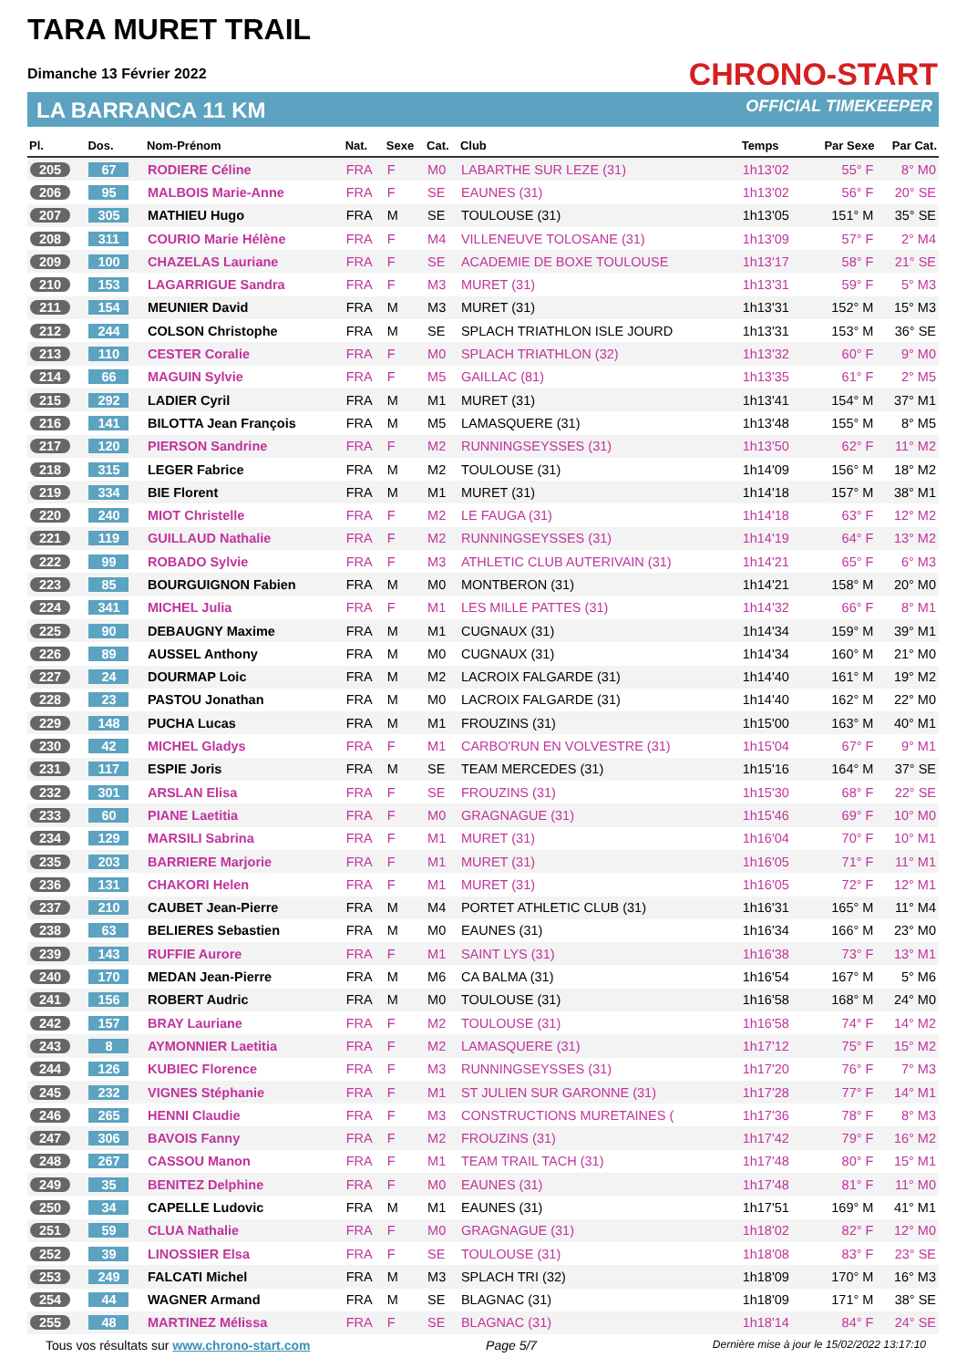TARA MURET TRAIL
Dimanche 13 Février 2022
LA BARRANCA 11 KM
CHRONO-START
OFFICIAL TIMEKEEPER
| Pl. | Dos. | Nom-Prénom | Nat. | Sexe | Cat. | Club | Temps | Par Sexe | Par Cat. |
| --- | --- | --- | --- | --- | --- | --- | --- | --- | --- |
| 205 | 67 | RODIERE Céline | FRA | F | M0 | LABARTHE SUR LEZE (31) | 1h13'02 | 55° F | 8° M0 |
| 206 | 95 | MALBOIS Marie-Anne | FRA | F | SE | EAUNES (31) | 1h13'02 | 56° F | 20° SE |
| 207 | 305 | MATHIEU Hugo | FRA | M | SE | TOULOUSE (31) | 1h13'05 | 151° M | 35° SE |
| 208 | 311 | COURIO Marie Hélène | FRA | F | M4 | VILLENEUVE TOLOSANE (31) | 1h13'09 | 57° F | 2° M4 |
| 209 | 100 | CHAZELAS Lauriane | FRA | F | SE | ACADEMIE DE BOXE TOULOUSE | 1h13'17 | 58° F | 21° SE |
| 210 | 153 | LAGARRIGUE Sandra | FRA | F | M3 | MURET (31) | 1h13'31 | 59° F | 5° M3 |
| 211 | 154 | MEUNIER David | FRA | M | M3 | MURET (31) | 1h13'31 | 152° M | 15° M3 |
| 212 | 244 | COLSON Christophe | FRA | M | SE | SPLACH TRIATHLON ISLE JOURD | 1h13'31 | 153° M | 36° SE |
| 213 | 110 | CESTER Coralie | FRA | F | M0 | SPLACH TRIATHLON (32) | 1h13'32 | 60° F | 9° M0 |
| 214 | 66 | MAGUIN Sylvie | FRA | F | M5 | GAILLAC (81) | 1h13'35 | 61° F | 2° M5 |
| 215 | 292 | LADIER Cyril | FRA | M | M1 | MURET (31) | 1h13'41 | 154° M | 37° M1 |
| 216 | 141 | BILOTTA Jean François | FRA | M | M5 | LAMASQUERE (31) | 1h13'48 | 155° M | 8° M5 |
| 217 | 120 | PIERSON Sandrine | FRA | F | M2 | RUNNINGSEYSSES (31) | 1h13'50 | 62° F | 11° M2 |
| 218 | 315 | LEGER Fabrice | FRA | M | M2 | TOULOUSE (31) | 1h14'09 | 156° M | 18° M2 |
| 219 | 334 | BIE Florent | FRA | M | M1 | MURET (31) | 1h14'18 | 157° M | 38° M1 |
| 220 | 240 | MIOT Christelle | FRA | F | M2 | LE FAUGA (31) | 1h14'18 | 63° F | 12° M2 |
| 221 | 119 | GUILLAUD Nathalie | FRA | F | M2 | RUNNINGSEYSSES (31) | 1h14'19 | 64° F | 13° M2 |
| 222 | 99 | ROBADO Sylvie | FRA | F | M3 | ATHLETIC CLUB AUTERIVAIN (31) | 1h14'21 | 65° F | 6° M3 |
| 223 | 85 | BOURGUIGNON Fabien | FRA | M | M0 | MONTBERON (31) | 1h14'21 | 158° M | 20° M0 |
| 224 | 341 | MICHEL Julia | FRA | F | M1 | LES MILLE PATTES (31) | 1h14'32 | 66° F | 8° M1 |
| 225 | 90 | DEBAUGNY Maxime | FRA | M | M1 | CUGNAUX (31) | 1h14'34 | 159° M | 39° M1 |
| 226 | 89 | AUSSEL Anthony | FRA | M | M0 | CUGNAUX (31) | 1h14'34 | 160° M | 21° M0 |
| 227 | 24 | DOURMAP Loic | FRA | M | M2 | LACROIX FALGARDE (31) | 1h14'40 | 161° M | 19° M2 |
| 228 | 23 | PASTOU Jonathan | FRA | M | M0 | LACROIX FALGARDE (31) | 1h14'40 | 162° M | 22° M0 |
| 229 | 148 | PUCHA Lucas | FRA | M | M1 | FROUZINS (31) | 1h15'00 | 163° M | 40° M1 |
| 230 | 42 | MICHEL Gladys | FRA | F | M1 | CARBO'RUN EN VOLVESTRE (31) | 1h15'04 | 67° F | 9° M1 |
| 231 | 117 | ESPIE Joris | FRA | M | SE | TEAM MERCEDES (31) | 1h15'16 | 164° M | 37° SE |
| 232 | 301 | ARSLAN Elisa | FRA | F | SE | FROUZINS (31) | 1h15'30 | 68° F | 22° SE |
| 233 | 60 | PIANE Laetitia | FRA | F | M0 | GRAGNAGUE (31) | 1h15'46 | 69° F | 10° M0 |
| 234 | 129 | MARSILI Sabrina | FRA | F | M1 | MURET (31) | 1h16'04 | 70° F | 10° M1 |
| 235 | 203 | BARRIERE Marjorie | FRA | F | M1 | MURET (31) | 1h16'05 | 71° F | 11° M1 |
| 236 | 131 | CHAKORI Helen | FRA | F | M1 | MURET (31) | 1h16'05 | 72° F | 12° M1 |
| 237 | 210 | CAUBET Jean-Pierre | FRA | M | M4 | PORTET ATHLETIC CLUB (31) | 1h16'31 | 165° M | 11° M4 |
| 238 | 63 | BELIERES Sebastien | FRA | M | M0 | EAUNES (31) | 1h16'34 | 166° M | 23° M0 |
| 239 | 143 | RUFFIE Aurore | FRA | F | M1 | SAINT LYS (31) | 1h16'38 | 73° F | 13° M1 |
| 240 | 170 | MEDAN Jean-Pierre | FRA | M | M6 | CA BALMA (31) | 1h16'54 | 167° M | 5° M6 |
| 241 | 156 | ROBERT Audric | FRA | M | M0 | TOULOUSE (31) | 1h16'58 | 168° M | 24° M0 |
| 242 | 157 | BRAY Lauriane | FRA | F | M2 | TOULOUSE (31) | 1h16'58 | 74° F | 14° M2 |
| 243 | 8 | AYMONNIER Laetitia | FRA | F | M2 | LAMASQUERE (31) | 1h17'12 | 75° F | 15° M2 |
| 244 | 126 | KUBIEC Florence | FRA | F | M3 | RUNNINGSEYSSES (31) | 1h17'20 | 76° F | 7° M3 |
| 245 | 232 | VIGNES Stéphanie | FRA | F | M1 | ST JULIEN SUR GARONNE (31) | 1h17'28 | 77° F | 14° M1 |
| 246 | 265 | HENNI Claudie | FRA | F | M3 | CONSTRUCTIONS MURETAINES ( | 1h17'36 | 78° F | 8° M3 |
| 247 | 306 | BAVOIS Fanny | FRA | F | M2 | FROUZINS (31) | 1h17'42 | 79° F | 16° M2 |
| 248 | 267 | CASSOU Manon | FRA | F | M1 | TEAM TRAIL TACH (31) | 1h17'48 | 80° F | 15° M1 |
| 249 | 35 | BENITEZ Delphine | FRA | F | M0 | EAUNES (31) | 1h17'48 | 81° F | 11° M0 |
| 250 | 34 | CAPELLE Ludovic | FRA | M | M1 | EAUNES (31) | 1h17'51 | 169° M | 41° M1 |
| 251 | 59 | CLUA Nathalie | FRA | F | M0 | GRAGNAGUE (31) | 1h18'02 | 82° F | 12° M0 |
| 252 | 39 | LINOSSIER Elsa | FRA | F | SE | TOULOUSE (31) | 1h18'08 | 83° F | 23° SE |
| 253 | 249 | FALCATI Michel | FRA | M | M3 | SPLACH TRI (32) | 1h18'09 | 170° M | 16° M3 |
| 254 | 44 | WAGNER Armand | FRA | M | SE | BLAGNAC (31) | 1h18'09 | 171° M | 38° SE |
| 255 | 48 | MARTINEZ Mélissa | FRA | F | SE | BLAGNAC (31) | 1h18'14 | 84° F | 24° SE |
Tous vos résultats sur www.chrono-start.com Page 5/7 Dernière mise à jour le 15/02/2022 13:17:10